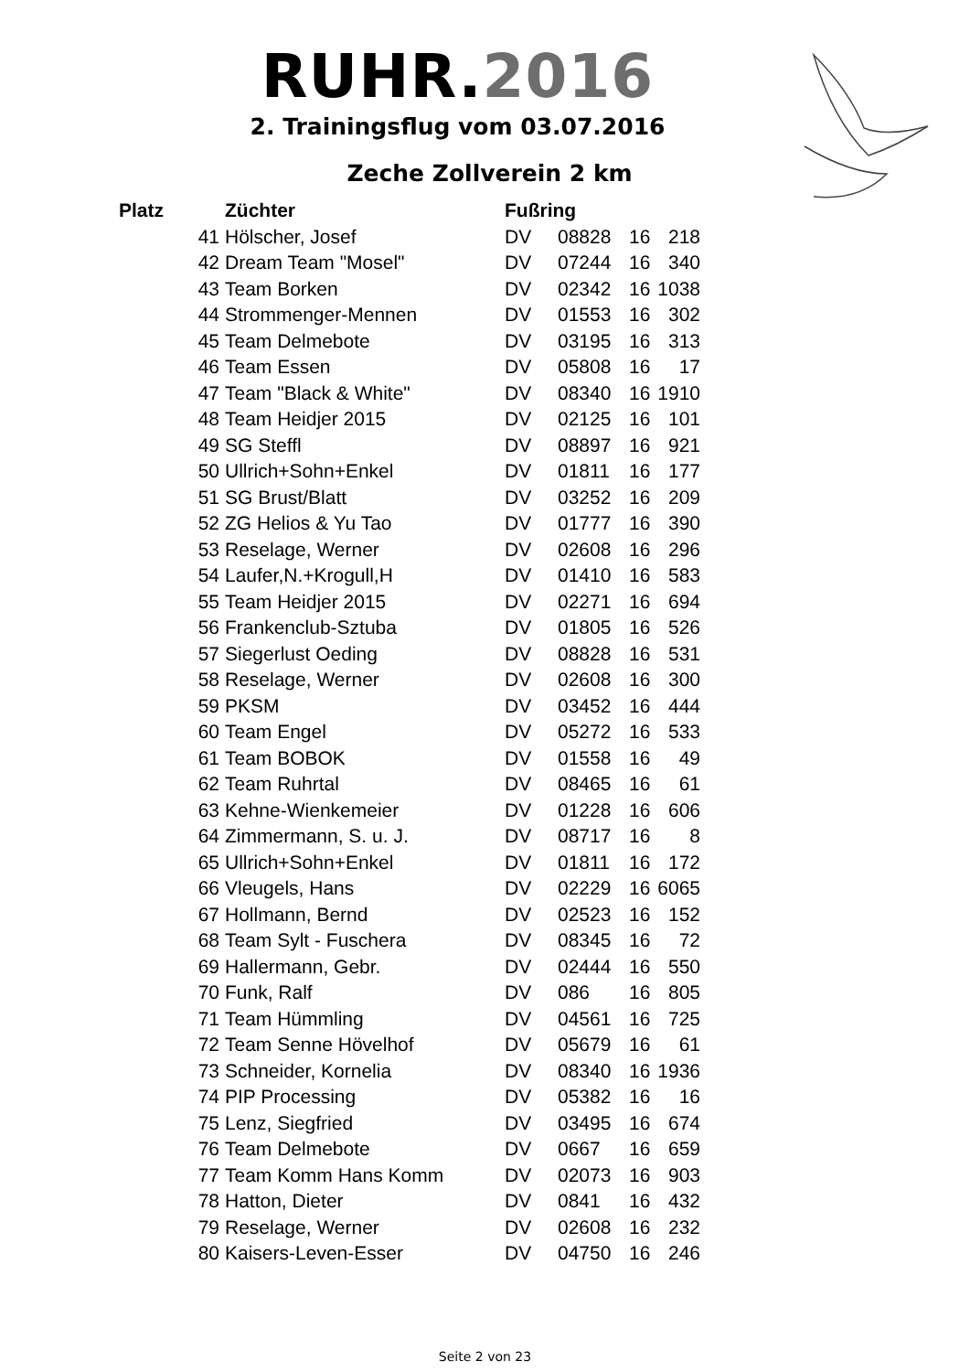RUHR.2016
2. Trainingsflug vom 03.07.2016
Zeche Zollverein 2 km
| Platz | Züchter | Fußring | | | |
| --- | --- | --- | --- | --- | --- |
| 41 | Hölscher, Josef | DV | 08828 | 16 | 218 |
| 42 | Dream Team "Mosel" | DV | 07244 | 16 | 340 |
| 43 | Team Borken | DV | 02342 | 16 | 1038 |
| 44 | Strommenger-Mennen | DV | 01553 | 16 | 302 |
| 45 | Team Delmebote | DV | 03195 | 16 | 313 |
| 46 | Team Essen | DV | 05808 | 16 | 17 |
| 47 | Team "Black & White" | DV | 08340 | 16 | 1910 |
| 48 | Team Heidjer 2015 | DV | 02125 | 16 | 101 |
| 49 | SG Steffl | DV | 08897 | 16 | 921 |
| 50 | Ullrich+Sohn+Enkel | DV | 01811 | 16 | 177 |
| 51 | SG Brust/Blatt | DV | 03252 | 16 | 209 |
| 52 | ZG Helios & Yu Tao | DV | 01777 | 16 | 390 |
| 53 | Reselage, Werner | DV | 02608 | 16 | 296 |
| 54 | Laufer,N.+Krogull,H | DV | 01410 | 16 | 583 |
| 55 | Team Heidjer 2015 | DV | 02271 | 16 | 694 |
| 56 | Frankenclub-Sztuba | DV | 01805 | 16 | 526 |
| 57 | Siegerlust Oeding | DV | 08828 | 16 | 531 |
| 58 | Reselage, Werner | DV | 02608 | 16 | 300 |
| 59 | PKSM | DV | 03452 | 16 | 444 |
| 60 | Team Engel | DV | 05272 | 16 | 533 |
| 61 | Team BOBOK | DV | 01558 | 16 | 49 |
| 62 | Team Ruhrtal | DV | 08465 | 16 | 61 |
| 63 | Kehne-Wienkemeier | DV | 01228 | 16 | 606 |
| 64 | Zimmermann, S. u. J. | DV | 08717 | 16 | 8 |
| 65 | Ullrich+Sohn+Enkel | DV | 01811 | 16 | 172 |
| 66 | Vleugels, Hans | DV | 02229 | 16 | 6065 |
| 67 | Hollmann, Bernd | DV | 02523 | 16 | 152 |
| 68 | Team Sylt - Fuschera | DV | 08345 | 16 | 72 |
| 69 | Hallermann, Gebr. | DV | 02444 | 16 | 550 |
| 70 | Funk, Ralf | DV | 086 | 16 | 805 |
| 71 | Team Hümmling | DV | 04561 | 16 | 725 |
| 72 | Team Senne Hövelhof | DV | 05679 | 16 | 61 |
| 73 | Schneider, Kornelia | DV | 08340 | 16 | 1936 |
| 74 | PIP Processing | DV | 05382 | 16 | 16 |
| 75 | Lenz, Siegfried | DV | 03495 | 16 | 674 |
| 76 | Team Delmebote | DV | 0667 | 16 | 659 |
| 77 | Team Komm Hans Komm | DV | 02073 | 16 | 903 |
| 78 | Hatton, Dieter | DV | 0841 | 16 | 432 |
| 79 | Reselage, Werner | DV | 02608 | 16 | 232 |
| 80 | Kaisers-Leven-Esser | DV | 04750 | 16 | 246 |
Seite 2 von 23